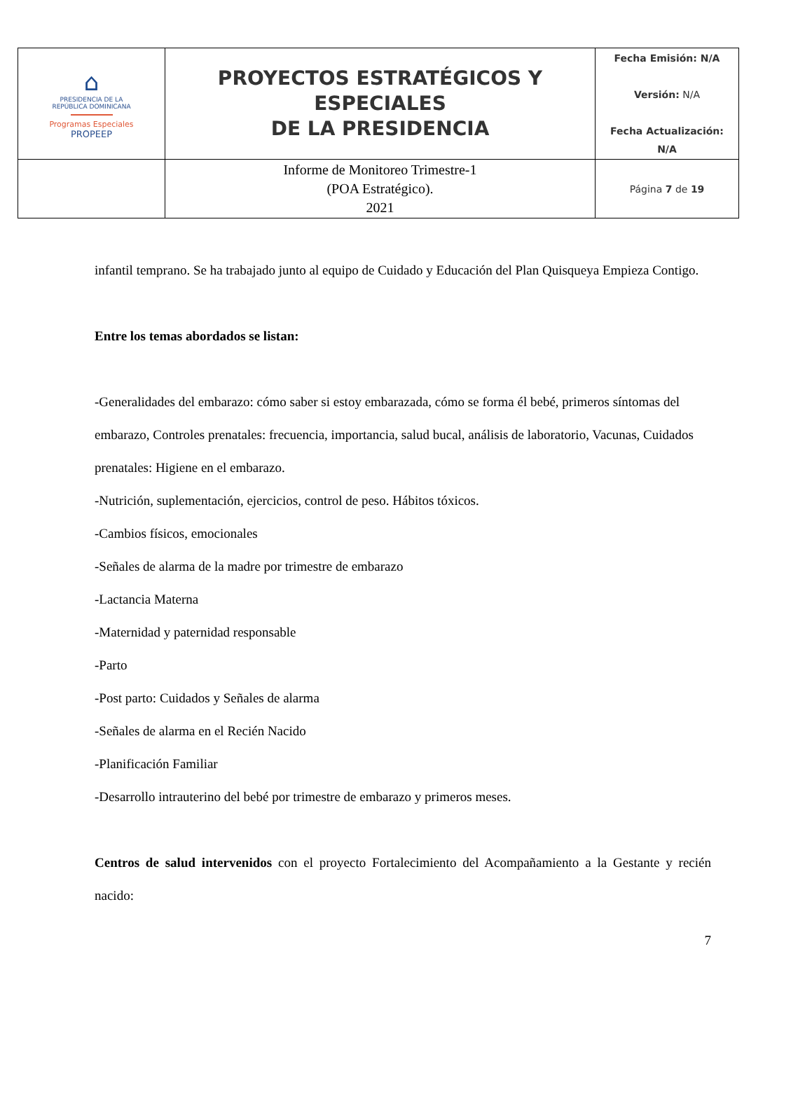| ⌂ PRESIDENCIA DE LA REPÚBLICA DOMINICANA Programas Especiales PROPEEP | PROYECTOS ESTRATÉGICOS Y ESPECIALES DE LA PRESIDENCIA | Fecha Emisión: N/A Versión: N/A Fecha Actualización: N/A |
| | Informe de Monitoreo Trimestre-1 (POA Estratégico). 2021 | Página 7 de 19 |
infantil temprano. Se ha trabajado junto al equipo de Cuidado y Educación del Plan Quisqueya Empieza Contigo.
Entre los temas abordados se listan:
-Generalidades del embarazo: cómo saber si estoy embarazada, cómo se forma él bebé, primeros síntomas del embarazo, Controles prenatales: frecuencia, importancia, salud bucal, análisis de laboratorio, Vacunas, Cuidados prenatales: Higiene en el embarazo.
-Nutrición, suplementación, ejercicios, control de peso. Hábitos tóxicos.
-Cambios físicos, emocionales
-Señales de alarma de la madre por trimestre de embarazo
-Lactancia Materna
-Maternidad y paternidad responsable
-Parto
-Post parto: Cuidados y Señales de alarma
-Señales de alarma en el Recién Nacido
-Planificación Familiar
-Desarrollo intrauterino del bebé por trimestre de embarazo y primeros meses.
Centros de salud intervenidos con el proyecto Fortalecimiento del Acompañamiento a la Gestante y recién nacido:
7